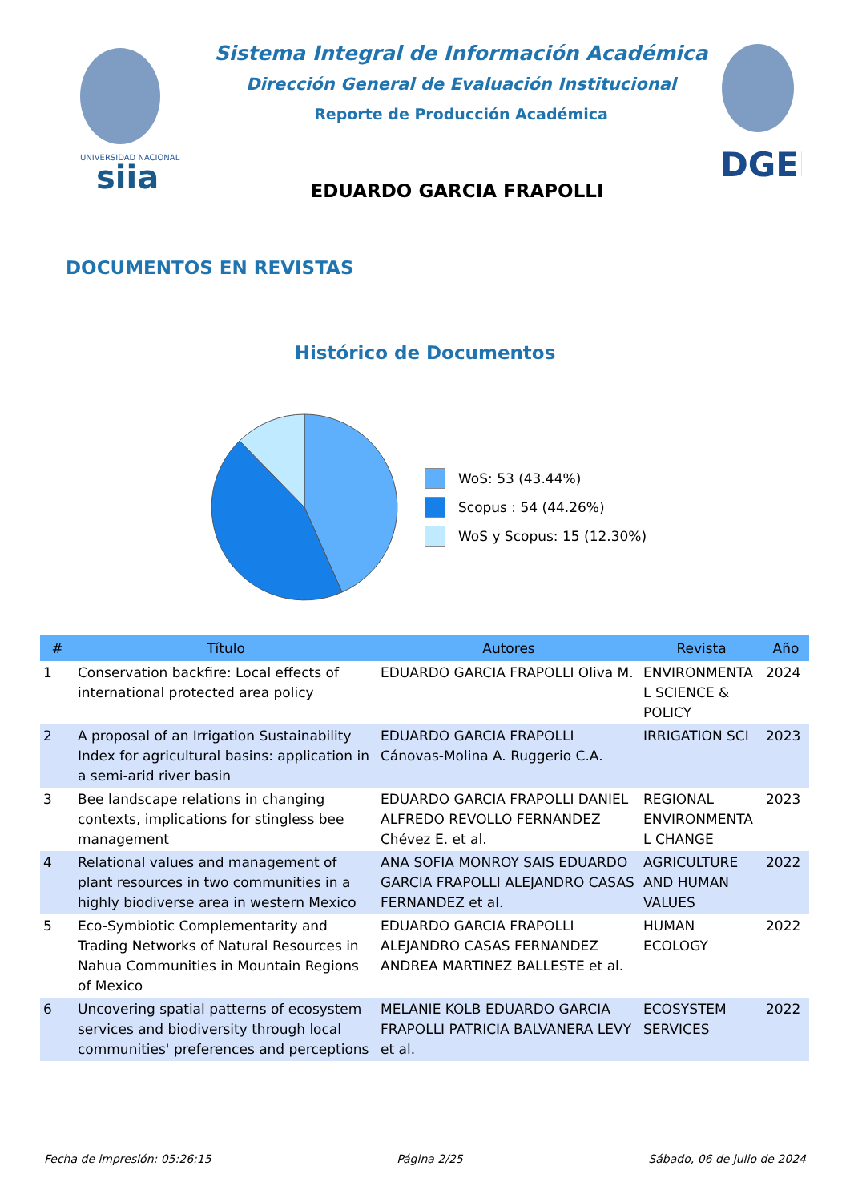UNIVERSIDAD NACIONAL
siia
Sistema Integral de Información Académica
Dirección General de Evaluación Institucional
Reporte de Producción Académica
DGEI
EDUARDO GARCIA FRAPOLLI
DOCUMENTOS EN REVISTAS
Histórico de Documentos
WoS: 53 (43.44%)
Scopus : 54 (44.26%)
WoS y Scopus: 15 (12.30%)
| # | Título | Autores | Revista | Año |
| --- | --- | --- | --- | --- |
| 1 | Conservation backfire: Local effects of international protected area policy | EDUARDO GARCIA FRAPOLLI Oliva M. | ENVIRONMENTA L SCIENCE & POLICY | 2024 |
| 2 | A proposal of an Irrigation Sustainability Index for agricultural basins: application in a semi-arid river basin | EDUARDO GARCIA FRAPOLLI Cánovas-Molina A. Ruggerio C.A. | IRRIGATION SCI | 2023 |
| 3 | Bee landscape relations in changing contexts, implications for stingless bee management | EDUARDO GARCIA FRAPOLLI DANIEL ALFREDO REVOLLO FERNANDEZ Chévez E. et al. | REGIONAL ENVIRONMENTA L CHANGE | 2023 |
| 4 | Relational values and management of plant resources in two communities in a highly biodiverse area in western Mexico | ANA SOFIA MONROY SAIS EDUARDO GARCIA FRAPOLLI ALEJANDRO CASAS FERNANDEZ et al. | AGRICULTURE AND HUMAN VALUES | 2022 |
| 5 | Eco-Symbiotic Complementarity and Trading Networks of Natural Resources in Nahua Communities in Mountain Regions of Mexico | EDUARDO GARCIA FRAPOLLI ALEJANDRO CASAS FERNANDEZ ANDREA MARTINEZ BALLESTE et al. | HUMAN ECOLOGY | 2022 |
| 6 | Uncovering spatial patterns of ecosystem services and biodiversity through local communities' preferences and perceptions | MELANIE KOLB EDUARDO GARCIA FRAPOLLI PATRICIA BALVANERA LEVY et al. | ECOSYSTEM SERVICES | 2022 |
Fecha de impresión: 05:26:15 Página 2/25 Sábado, 06 de julio de 2024